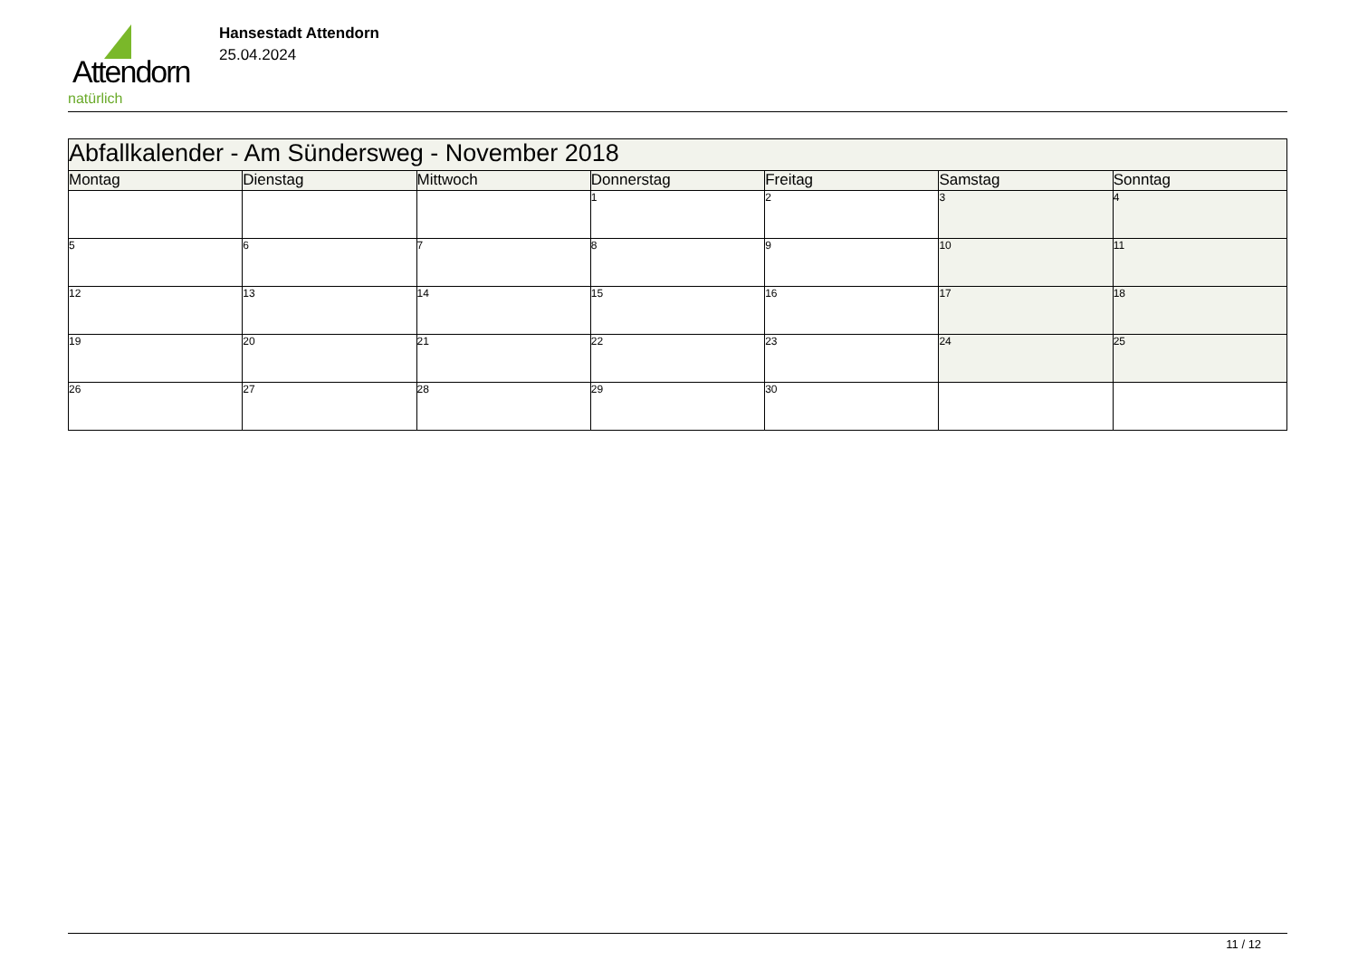Attendorn
natürlich
Hansestadt Attendorn
25.04.2024
| Abfallkalender - Am Sündersweg - November 2018 | | | | | | |
| --- | --- | --- | --- | --- | --- | --- |
| Montag | Dienstag | Mittwoch | Donnerstag | Freitag | Samstag | Sonntag |
| | | | 1 | 2 | 3 | 4 |
| 5 | 6 | 7 | 8 | 9 | 10 | 11 |
| 12 | 13 | 14 | 15 | 16 | 17 | 18 |
| 19 | 20 | 21 | 22 | 23 | 24 | 25 |
| 26 | 27 | 28 | 29 | 30 | | |
11 / 12